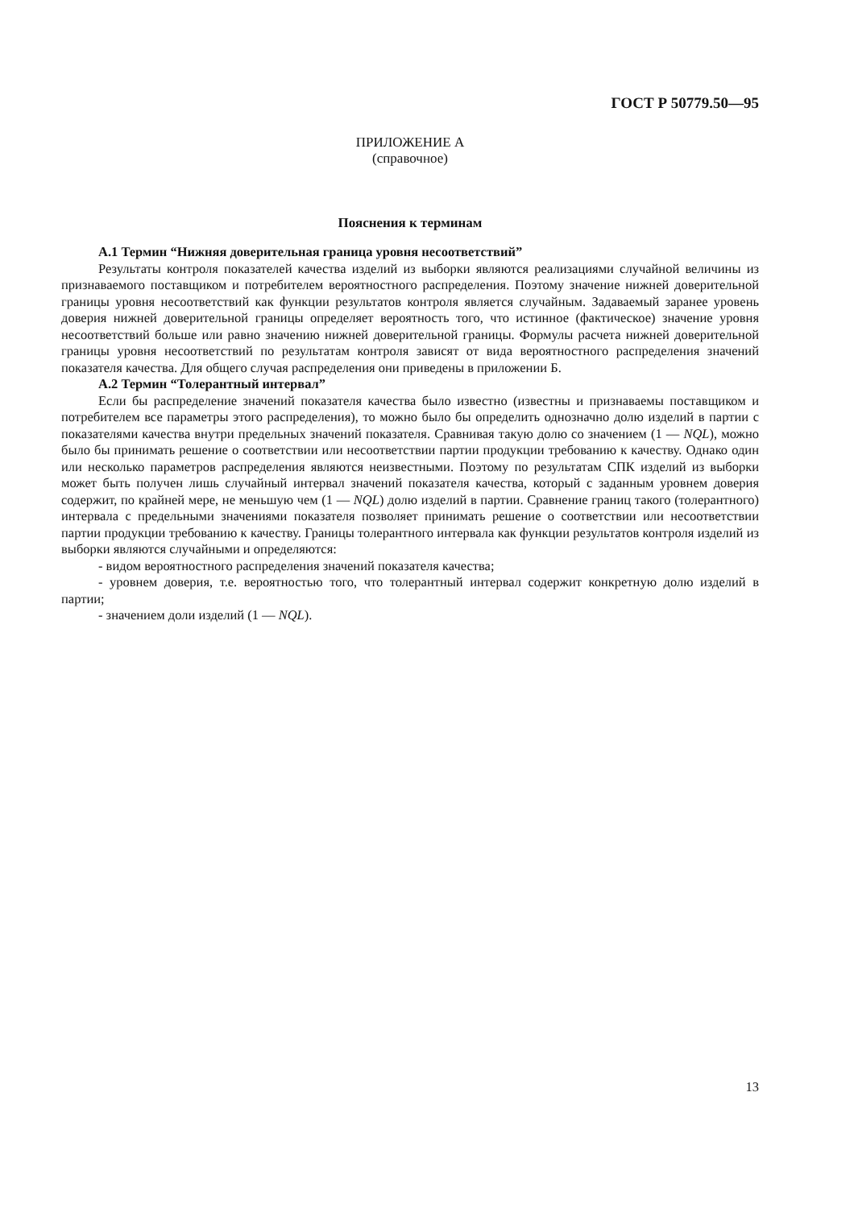ГОСТ Р 50779.50—95
ПРИЛОЖЕНИЕ А
(справочное)
Пояснения к терминам
А.1 Термин “Нижняя доверительная граница уровня несоответствий”
Результаты контроля показателей качества изделий из выборки являются реализациями случайной величины из признаваемого поставщиком и потребителем вероятностного распределения. Поэтому значение нижней доверительной границы уровня несоответствий как функции результатов контроля является случайным. Задаваемый заранее уровень доверия нижней доверительной границы определяет вероятность того, что истинное (фактическое) значение уровня несоответствий больше или равно значению нижней доверительной границы. Формулы расчета нижней доверительной границы уровня несоответствий по результатам контроля зависят от вида вероятностного распределения значений показателя качества. Для общего случая распределения они приведены в приложении Б.
А.2 Термин “Толерантный интервал”
Если бы распределение значений показателя качества было известно (известны и признаваемы поставщиком и потребителем все параметры этого распределения), то можно было бы определить однозначно долю изделий в партии с показателями качества внутри предельных значений показателя. Сравнивая такую долю со значением (1 — NQL), можно было бы принимать решение о соответствии или несоответствии партии продукции требованию к качеству. Однако один или несколько параметров распределения являются неизвестными. Поэтому по результатам СПК изделий из выборки может быть получен лишь случайный интервал значений показателя качества, который с заданным уровнем доверия содержит, по крайней мере, не меньшую чем (1 — NQL) долю изделий в партии. Сравнение границ такого (толерантного) интервала с предельными значениями показателя позволяет принимать решение о соответствии или несоответствии партии продукции требованию к качеству. Границы толерантного интервала как функции результатов контроля изделий из выборки являются случайными и определяются:
- видом вероятностного распределения значений показателя качества;
- уровнем доверия, т.е. вероятностью того, что толерантный интервал содержит конкретную долю изделий в партии;
- значением доли изделий (1 — NQL).
13